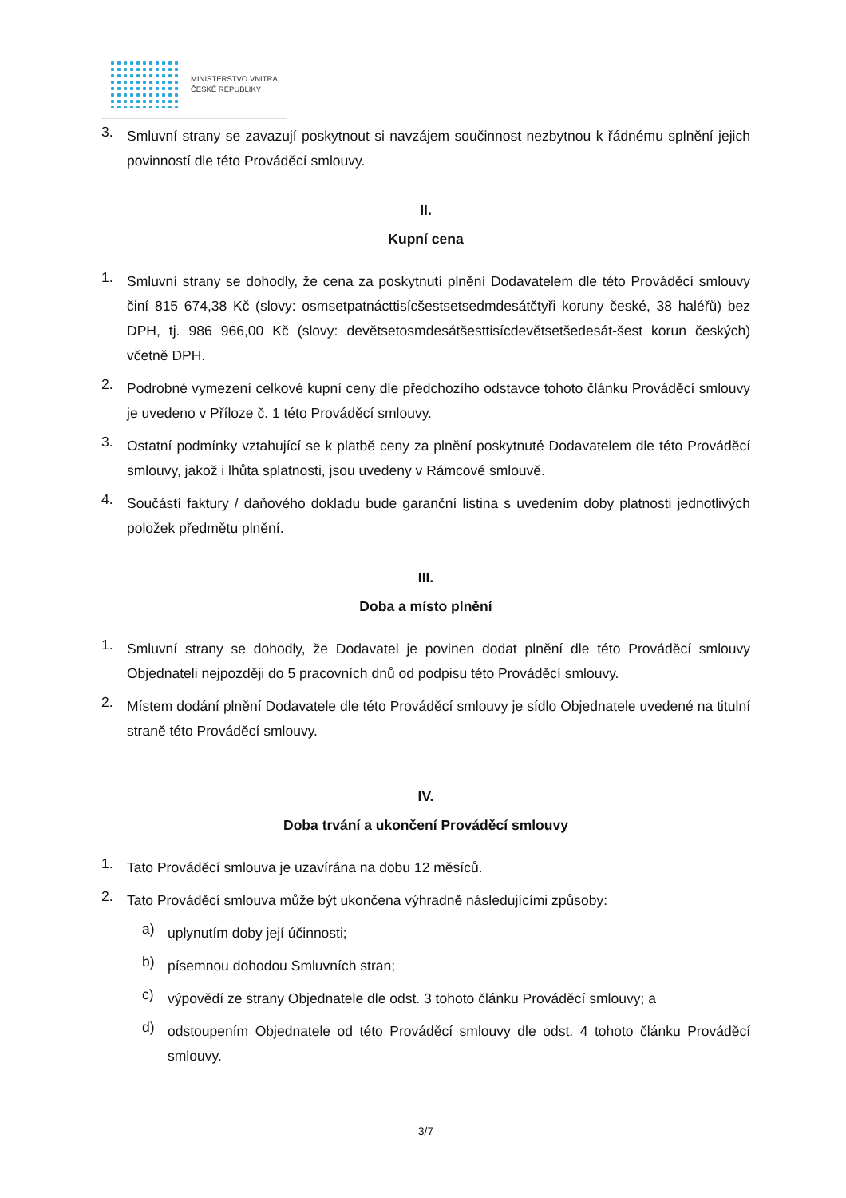MINISTERSTVO VNITRA
ČESKÉ REPUBLIKY
3. Smluvní strany se zavazují poskytnout si navzájem součinnost nezbytnou k řádnému splnění jejich povinností dle této Prováděcí smlouvy.
II.
Kupní cena
1. Smluvní strany se dohodly, že cena za poskytnutí plnění Dodavatelem dle této Prováděcí smlouvy činí 815 674,38 Kč (slovy: osmsetpatnácttisícšestsetsedmdesátčtyři koruny české, 38 haléřů) bez DPH, tj. 986 966,00 Kč (slovy: devětsetosmdesátšesttisícdevětsetšedesát-šest korun českých) včetně DPH.
2. Podrobné vymezení celkové kupní ceny dle předchozího odstavce tohoto článku Prováděcí smlouvy je uvedeno v Příloze č. 1 této Prováděcí smlouvy.
3. Ostatní podmínky vztahující se k platbě ceny za plnění poskytnuté Dodavatelem dle této Prováděcí smlouvy, jakož i lhůta splatnosti, jsou uvedeny v Rámcové smlouvě.
4. Součástí faktury / daňového dokladu bude garanční listina s uvedením doby platnosti jednotlivých položek předmětu plnění.
III.
Doba a místo plnění
1. Smluvní strany se dohodly, že Dodavatel je povinen dodat plnění dle této Prováděcí smlouvy Objednateli nejpozději do 5 pracovních dnů od podpisu této Prováděcí smlouvy.
2. Místem dodání plnění Dodavatele dle této Prováděcí smlouvy je sídlo Objednatele uvedené na titulní straně této Prováděcí smlouvy.
IV.
Doba trvání a ukončení Prováděcí smlouvy
1. Tato Prováděcí smlouva je uzavírána na dobu 12 měsíců.
2. Tato Prováděcí smlouva může být ukončena výhradně následujícími způsoby:
a) uplynutím doby její účinnosti;
b) písemnou dohodou Smluvních stran;
c) výpovědí ze strany Objednatele dle odst. 3 tohoto článku Prováděcí smlouvy; a
d) odstoupením Objednatele od této Prováděcí smlouvy dle odst. 4 tohoto článku Prováděcí smlouvy.
3/7